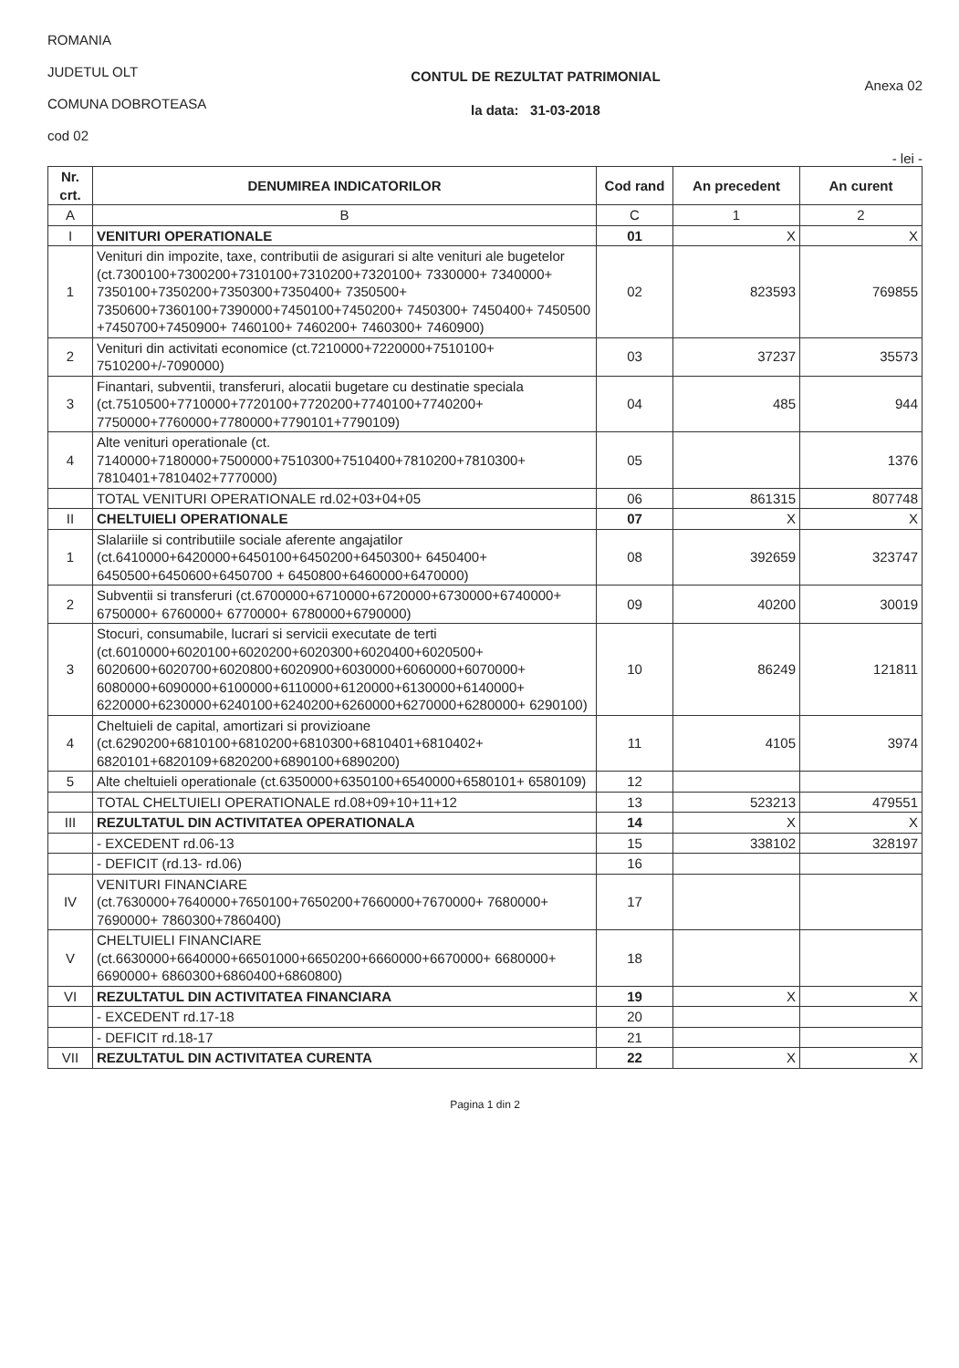ROMANIA
JUDETUL OLT
COMUNA DOBROTEASA
cod 02
CONTUL DE REZULTAT PATRIMONIAL
la data: 31-03-2018
Anexa 02
- lei -
| Nr. crt. | DENUMIREA INDICATORILOR | Cod rand | An precedent | An curent |
| --- | --- | --- | --- | --- |
| A | B | C | 1 | 2 |
| I | VENITURI OPERATIONALE | 01 | X | X |
| 1 | Venituri din impozite, taxe, contributii de asigurari si alte venituri ale bugetelor (ct.7300100+7300200+7310100+7310200+7320100+ 7330000+ 7340000+ 7350100+7350200+7350300+7350400+ 7350500+ 7350600+7360100+7390000+7450100+7450200+ 7450300+ 7450400+ 7450500 +7450700+7450900+ 7460100+ 7460200+ 7460300+ 7460900) | 02 | 823593 | 769855 |
| 2 | Venituri din activitati economice (ct.7210000+7220000+7510100+ 7510200+/-7090000) | 03 | 37237 | 35573 |
| 3 | Finantari, subventii, transferuri, alocatii bugetare cu destinatie speciala (ct.7510500+7710000+7720100+7720200+7740100+7740200+ 7750000+7760000+7780000+7790101+7790109) | 04 | 485 | 944 |
| 4 | Alte venituri operationale (ct. 7140000+7180000+7500000+7510300+7510400+7810200+7810300+ 7810401+7810402+7770000) | 05 | | 1376 |
| | TOTAL VENITURI OPERATIONALE rd.02+03+04+05 | 06 | 861315 | 807748 |
| II | CHELTUIELI OPERATIONALE | 07 | X | X |
| 1 | Slalariile si contributiile sociale aferente angajatilor (ct.6410000+6420000+6450100+6450200+6450300+ 6450400+ 6450500+6450600+6450700 + 6450800+6460000+6470000) | 08 | 392659 | 323747 |
| 2 | Subventii si transferuri (ct.6700000+6710000+6720000+6730000+6740000+ 6750000+ 6760000+ 6770000+ 6780000+6790000) | 09 | 40200 | 30019 |
| 3 | Stocuri, consumabile, lucrari si servicii executate de terti (ct.6010000+6020100+6020200+6020300+6020400+6020500+ 6020600+6020700+6020800+6020900+6030000+6060000+6070000+ 6080000+6090000+6100000+6110000+6120000+6130000+6140000+ 6220000+6230000+6240100+6240200+6260000+6270000+6280000+ 6290100) | 10 | 86249 | 121811 |
| 4 | Cheltuieli de capital, amortizari si provizioane (ct.6290200+6810100+6810200+6810300+6810401+6810402+ 6820101+6820109+6820200+6890100+6890200) | 11 | 4105 | 3974 |
| 5 | Alte cheltuieli operationale (ct.6350000+6350100+6540000+6580101+ 6580109) | 12 | | |
| | TOTAL CHELTUIELI OPERATIONALE rd.08+09+10+11+12 | 13 | 523213 | 479551 |
| III | REZULTATUL DIN ACTIVITATEA OPERATIONALA | 14 | X | X |
| | - EXCEDENT rd.06-13 | 15 | 338102 | 328197 |
| | - DEFICIT (rd.13- rd.06) | 16 | | |
| IV | VENITURI FINANCIARE (ct.7630000+7640000+7650100+7650200+7660000+7670000+ 7680000+ 7690000+ 7860300+7860400) | 17 | | |
| V | CHELTUIELI FINANCIARE (ct.6630000+6640000+66501000+6650200+6660000+6670000+ 6680000+ 6690000+ 6860300+6860400+6860800) | 18 | | |
| VI | REZULTATUL DIN ACTIVITATEA FINANCIARA | 19 | X | X |
| | - EXCEDENT rd.17-18 | 20 | | |
| | - DEFICIT rd.18-17 | 21 | | |
| VII | REZULTATUL DIN ACTIVITATEA CURENTA | 22 | X | X |
Pagina 1 din 2